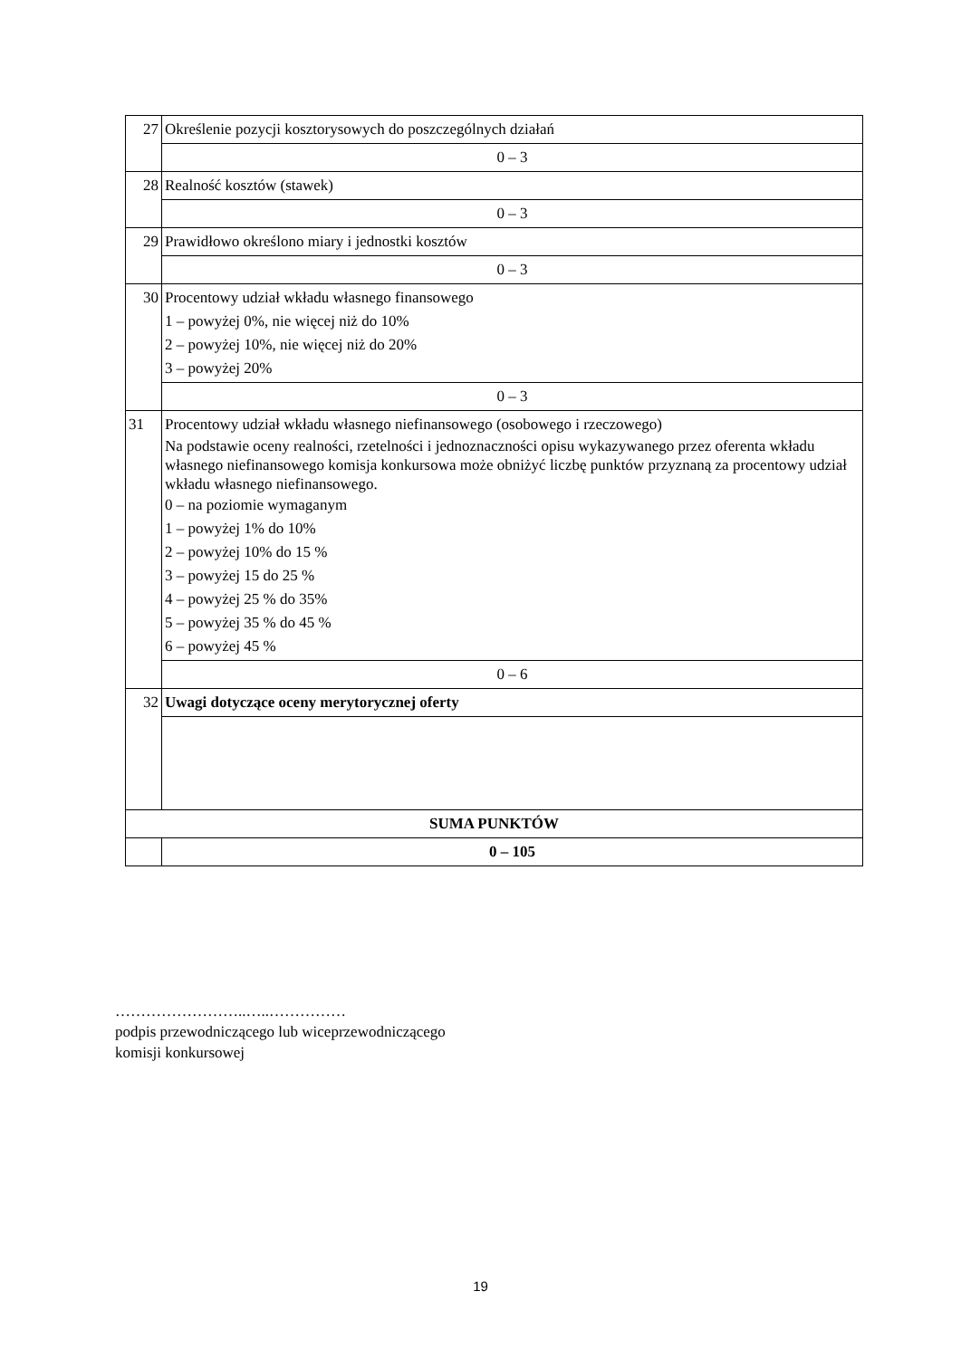| 27 | Określenie pozycji kosztorysowych do poszczególnych działań |
| | 0 – 3 |
| 28 | Realność kosztów (stawek) |
| | 0 – 3 |
| 29 | Prawidłowo określono miary i jednostki kosztów |
| | 0 – 3 |
| 30 | Procentowy udział wkładu własnego finansowego 1 – powyżej 0%, nie więcej niż do 10% 2 – powyżej 10%, nie więcej niż do 20% 3 – powyżej 20% |
| | 0 – 3 |
| 31 | Procentowy udział wkładu własnego niefinansowego (osobowego i rzeczowego) Na podstawie oceny realności, rzetelności i jednoznaczności opisu wykazywanego przez oferenta wkładu własnego niefinansowego komisja konkursowa może obniżyć liczbę punktów przyznaną za procentowy udział wkładu własnego niefinansowego. 0 – na poziomie wymaganym 1 – powyżej 1% do 10% 2 – powyżej 10% do 15 % 3 – powyżej 15 do 25 % 4 – powyżej 25 % do 35% 5 – powyżej 35 % do 45 % 6 – powyżej 45 % |
| | 0 – 6 |
| 32 | Uwagi dotyczące oceny merytorycznej oferty |
| SUMA PUNKTÓW | |
| | 0 – 105 |
……………………..…..……………
podpis przewodniczącego lub wiceprzewodniczącego
komisji konkursowej
19